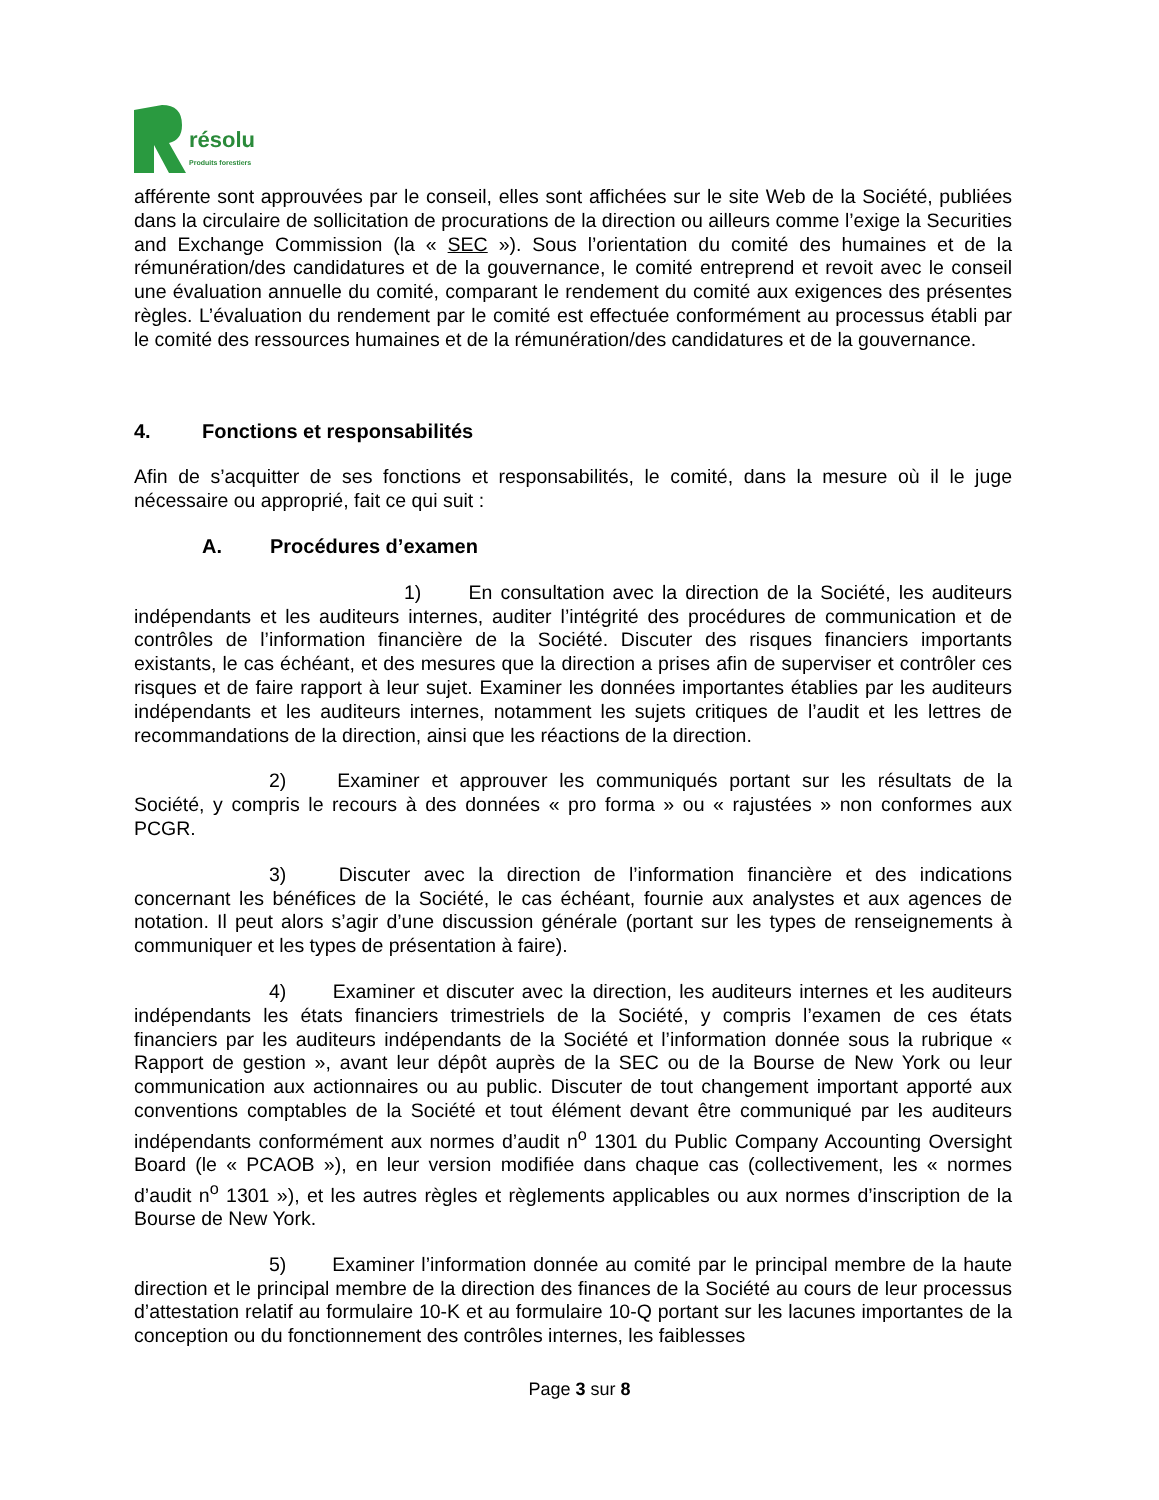résolu
Produits forestiers
afférente sont approuvées par le conseil, elles sont affichées sur le site Web de la Société, publiées dans la circulaire de sollicitation de procurations de la direction ou ailleurs comme l’exige la Securities and Exchange Commission (la « SEC »). Sous l’orientation du comité des humaines et de la rémunération/des candidatures et de la gouvernance, le comité entreprend et revoit avec le conseil une évaluation annuelle du comité, comparant le rendement du comité aux exigences des présentes règles. L’évaluation du rendement par le comité est effectuée conformément au processus établi par le comité des ressources humaines et de la rémunération/des candidatures et de la gouvernance.
4. Fonctions et responsabilités
Afin de s’acquitter de ses fonctions et responsabilités, le comité, dans la mesure où il le juge nécessaire ou approprié, fait ce qui suit :
A. Procédures d’examen
1)   En consultation avec la direction de la Société, les auditeurs indépendants et les auditeurs internes, auditer l’intégrité des procédures de communication et de contrôles de l’information financière de la Société. Discuter des risques financiers importants existants, le cas échéant, et des mesures que la direction a prises afin de superviser et contrôler ces risques et de faire rapport à leur sujet. Examiner les données importantes établies par les auditeurs indépendants et les auditeurs internes, notamment les sujets critiques de l’audit et les lettres de recommandations de la direction, ainsi que les réactions de la direction.
2)   Examiner et approuver les communiqués portant sur les résultats de la Société, y compris le recours à des données « pro forma » ou « rajustées » non conformes aux PCGR.
3)   Discuter avec la direction de l’information financière et des indications concernant les bénéfices de la Société, le cas échéant, fournie aux analystes et aux agences de notation. Il peut alors s’agir d’une discussion générale (portant sur les types de renseignements à communiquer et les types de présentation à faire).
4)   Examiner et discuter avec la direction, les auditeurs internes et les auditeurs indépendants les états financiers trimestriels de la Société, y compris l’examen de ces états financiers par les auditeurs indépendants de la Société et l’information donnée sous la rubrique « Rapport de gestion », avant leur dépôt auprès de la SEC ou de la Bourse de New York ou leur communication aux actionnaires ou au public. Discuter de tout changement important apporté aux conventions comptables de la Société et tout élément devant être communiqué par les auditeurs indépendants conformément aux normes d’audit n<sup>o</sup> 1301 du Public Company Accounting Oversight Board (le « PCAOB »), en leur version modifiée dans chaque cas (collectivement, les « normes d’audit n<sup>o</sup> 1301 »), et les autres règles et règlements applicables ou aux normes d’inscription de la Bourse de New York.
5)   Examiner l’information donnée au comité par le principal membre de la haute direction et le principal membre de la direction des finances de la Société au cours de leur processus d’attestation relatif au formulaire 10-K et au formulaire 10-Q portant sur les lacunes importantes de la conception ou du fonctionnement des contrôles internes, les faiblesses
Page 3 sur 8